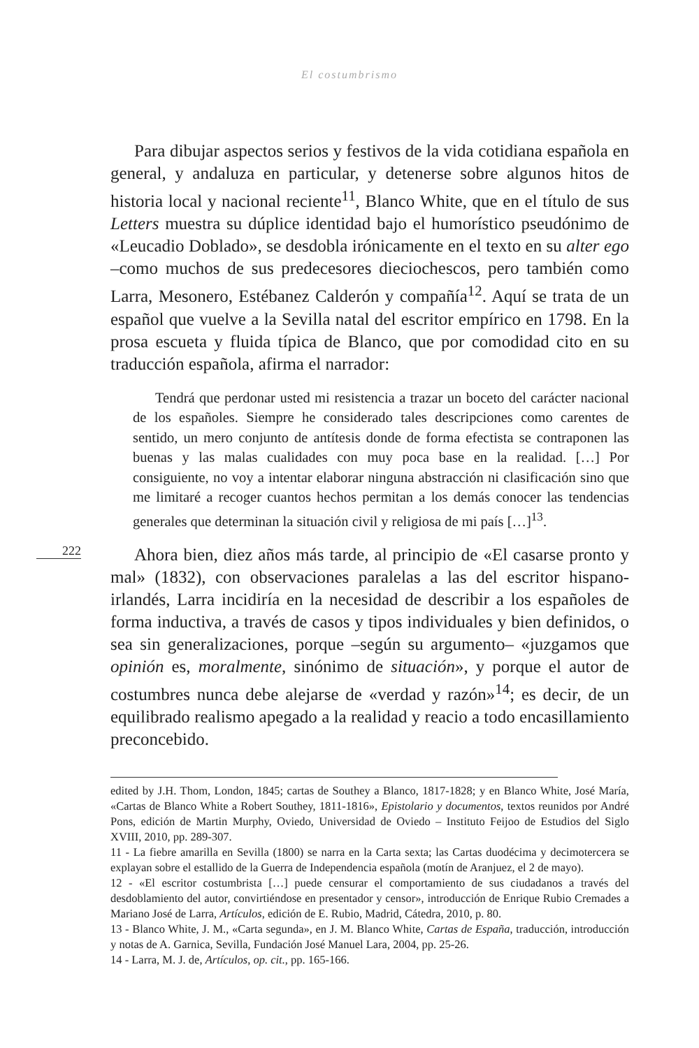El costumbrismo
Para dibujar aspectos serios y festivos de la vida cotidiana española en general, y andaluza en particular, y detenerse sobre algunos hitos de historia local y nacional reciente<sup>11</sup>, Blanco White, que en el título de sus Letters muestra su dúplice identidad bajo el humorístico pseudónimo de «Leucadio Doblado», se desdobla irónicamente en el texto en su alter ego –como muchos de sus predecesores dieciochescos, pero también como Larra, Mesonero, Estébanez Calderón y compañía<sup>12</sup>. Aquí se trata de un español que vuelve a la Sevilla natal del escritor empírico en 1798. En la prosa escueta y fluida típica de Blanco, que por comodidad cito en su traducción española, afirma el narrador:
Tendrá que perdonar usted mi resistencia a trazar un boceto del carácter nacional de los españoles. Siempre he considerado tales descripciones como carentes de sentido, un mero conjunto de antítesis donde de forma efectista se contraponen las buenas y las malas cualidades con muy poca base en la realidad. […] Por consiguiente, no voy a intentar elaborar ninguna abstracción ni clasificación sino que me limitaré a recoger cuantos hechos permitan a los demás conocer las tendencias generales que determinan la situación civil y religiosa de mi país […]<sup>13</sup>.
222
Ahora bien, diez años más tarde, al principio de «El casarse pronto y mal» (1832), con observaciones paralelas a las del escritor hispano-irlandés, Larra incidiría en la necesidad de describir a los españoles de forma inductiva, a través de casos y tipos individuales y bien definidos, o sea sin generalizaciones, porque –según su argumento– «juzgamos que opinión es, moralmente, sinónimo de situación», y porque el autor de costumbres nunca debe alejarse de «verdad y razón»<sup>14</sup>; es decir, de un equilibrado realismo apegado a la realidad y reacio a todo encasillamiento preconcebido.
edited by J.H. Thom, London, 1845; cartas de Southey a Blanco, 1817-1828; y en Blanco White, José María, «Cartas de Blanco White a Robert Southey, 1811-1816», Epistolario y documentos, textos reunidos por André Pons, edición de Martin Murphy, Oviedo, Universidad de Oviedo – Instituto Feijoo de Estudios del Siglo XVIII, 2010, pp. 289-307.
11 - La fiebre amarilla en Sevilla (1800) se narra en la Carta sexta; las Cartas duodécima y decimotercera se explayan sobre el estallido de la Guerra de Independencia española (motín de Aranjuez, el 2 de mayo).
12 - «El escritor costumbrista […] puede censurar el comportamiento de sus ciudadanos a través del desdoblamiento del autor, convirtiéndose en presentador y censor», introducción de Enrique Rubio Cremades a Mariano José de Larra, Artículos, edición de E. Rubio, Madrid, Cátedra, 2010, p. 80.
13 - Blanco White, J. M., «Carta segunda», en J. M. Blanco White, Cartas de España, traducción, introducción y notas de A. Garnica, Sevilla, Fundación José Manuel Lara, 2004, pp. 25-26.
14 - Larra, M. J. de, Artículos, op. cit., pp. 165-166.